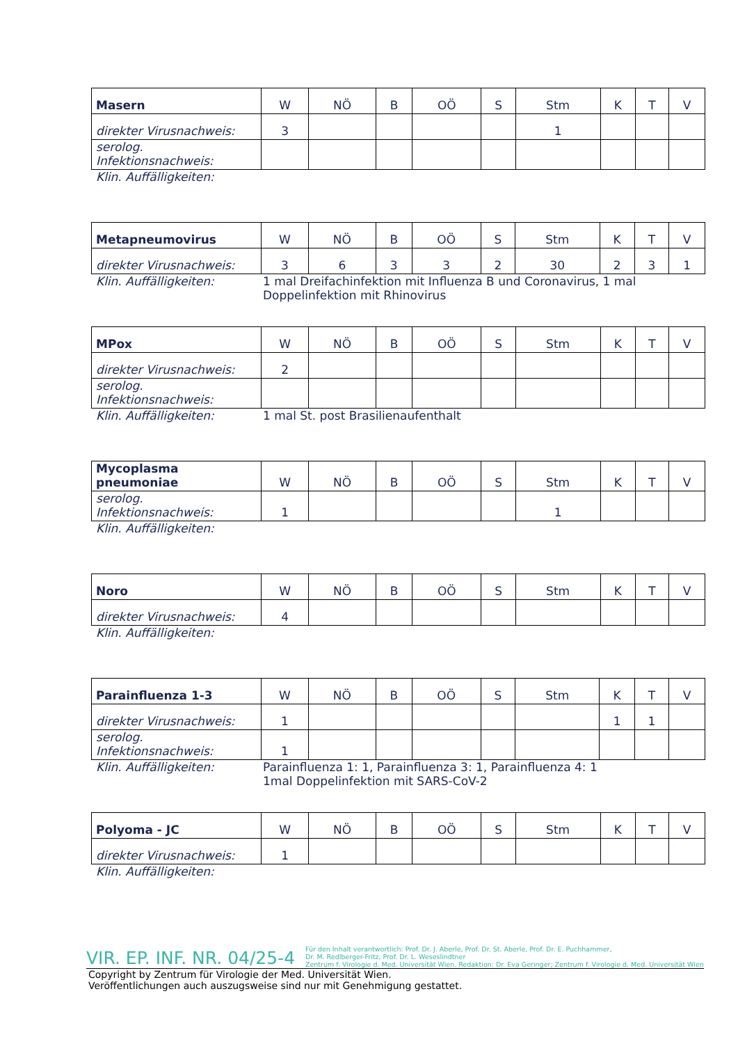| Masern | W | NÖ | B | OÖ | S | Stm | K | T | V |
| direkter Virusnachweis: | 3 | | | | | 1 | | | |
| serolog. Infektionsnachweis: | | | | | | | | | |
Klin. Auffälligkeiten:
| Metapneumovirus | W | NÖ | B | OÖ | S | Stm | K | T | V |
| direkter Virusnachweis: | 3 | 6 | 3 | 3 | 2 | 30 | 2 | 3 | 1 |
Klin. Auffälligkeiten: 1 mal Dreifachinfektion mit Influenza B und Coronavirus, 1 mal Doppelinfektion mit Rhinovirus
| MPox | W | NÖ | B | OÖ | S | Stm | K | T | V |
| direkter Virusnachweis: | 2 | | | | | | | | |
| serolog. Infektionsnachweis: | | | | | | | | | |
Klin. Auffälligkeiten: 1 mal St. post Brasilienaufenthalt
| Mycoplasma pneumoniae | W | NÖ | B | OÖ | S | Stm | K | T | V |
| serolog. Infektionsnachweis: | 1 | | | | | 1 | | | |
Klin. Auffälligkeiten:
| Noro | W | NÖ | B | OÖ | S | Stm | K | T | V |
| direkter Virusnachweis: | 4 | | | | | | | | |
Klin. Auffälligkeiten:
| Parainfluenza 1-3 | W | NÖ | B | OÖ | S | Stm | K | T | V |
| direkter Virusnachweis: | 1 | | | | | | 1 | 1 | |
| serolog. Infektionsnachweis: | 1 | | | | | | | | |
Klin. Auffälligkeiten: Parainfluenza 1: 1, Parainfluenza 3: 1, Parainfluenza 4: 1
1mal Doppelinfektion mit SARS-CoV-2
| Polyoma - JC | W | NÖ | B | OÖ | S | Stm | K | T | V |
| direkter Virusnachweis: | 1 | | | | | | | | |
Klin. Auffälligkeiten:
VIR. EP. INF. NR. 04/25-4
Für den Inhalt verantwortlich: Prof. Dr. J. Aberle, Prof. Dr. St. Aberle, Prof. Dr. E. Puchhammer,
Dr. M. Redlberger-Fritz, Prof. Dr. L. Weseslindtner
Zentrum f. Virologie d. Med. Universität Wien. Redaktion: Dr. Eva Geringer; Zentrum f. Virologie d. Med. Universität Wien
Copyright by Zentrum für Virologie der Med. Universität Wien.
Veröffentlichungen auch auszugsweise sind nur mit Genehmigung gestattet.